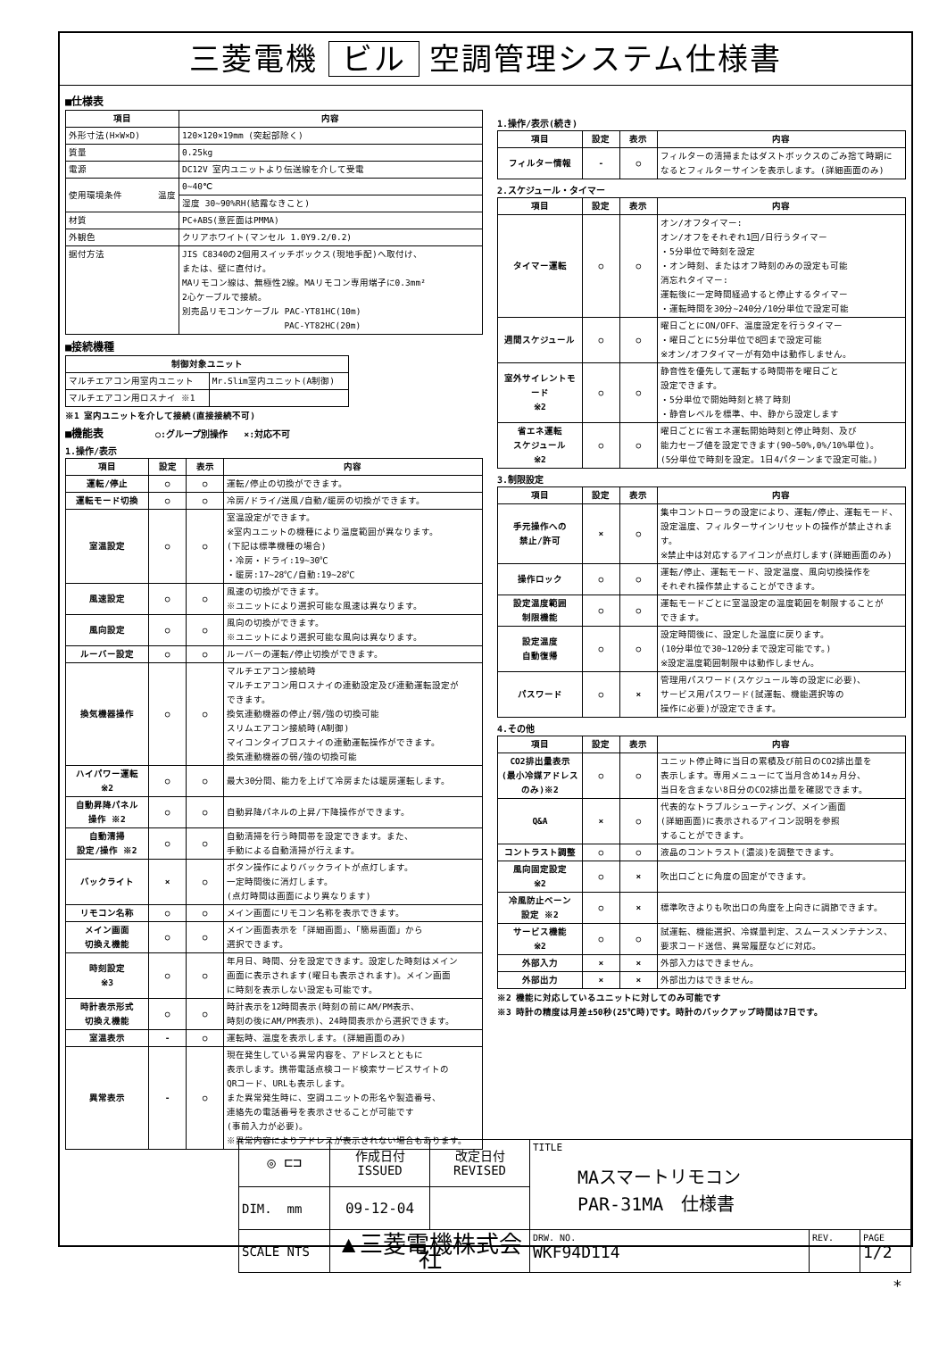三菱電機 ビル 空調管理システム仕様書
■仕様表
| 項目 | 内容 |
| --- | --- |
| 外形寸法(H×W×D) | 120×120×19mm (突起部除く) |
| 質量 | 0.25kg |
| 電源 | DC12V 室内ユニットより伝送線を介して受電 |
| 使用環境条件 温度 | 0~40℃ |
| | 湿度 30~90%RH(結露なきこと) |
| 材質 | PC+ABS(意匠面はPMMA) |
| 外観色 | クリアホワイト(マンセル 1.0Y9.2/0.2) |
| 据付方法 | JIS C8340の2個用スイッチボックス(現地手配)へ取付け、 または、壁に直付け。 MAリモコン線は、無極性2線。MAリモコン専用端子に0.3mm² 2心ケーブルで接続。 別売品リモコンケーブル PAC-YT81HC(10m) PAC-YT82HC(20m) |
■接続機種
| 制御対象ユニット | |
| --- | --- |
| マルチエアコン用室内ユニット | Mr.Slim室内ユニット(A制御) |
| マルチエアコン用ロスナイ ※1 | |
※1 室内ユニットを介して接続(直接接続不可)
■機能表 ○:グループ別操作 ×:対応不可
1.操作/表示
| 項目 | 設定 | 表示 | 内容 |
| --- | --- | --- | --- |
| 運転/停止 | ○ | ○ | 運転/停止の切換ができます。 |
| 運転モード切換 | ○ | ○ | 冷房/ドライ/送風/自動/暖房の切換ができます。 |
| 室温設定 | ○ | ○ | 室温設定ができます。 ※室内ユニットの機種により温度範囲が異なります。 (下記は標準機種の場合) ・冷房・ドライ:19~30℃ ・暖房:17~28℃/自動:19~28℃ |
| 風速設定 | ○ | ○ | 風速の切換ができます。 ※ユニットにより選択可能な風速は異なります。 |
| 風向設定 | ○ | ○ | 風向の切換ができます。 ※ユニットにより選択可能な風向は異なります。 |
| ルーバー設定 | ○ | ○ | ルーバーの運転/停止切換ができます。 |
| 換気機器操作 | ○ | ○ | マルチエアコン接続時 マルチエアコン用ロスナイの連動設定及び連動運転設定が できます。 換気連動機器の停止/弱/強の切換可能 スリムエアコン接続時(A制御) マイコンタイプロスナイの連動運転操作ができます。 換気連動機器の弱/強の切換可能 |
| ハイパワー運転 ※2 | ○ | ○ | 最大30分間、能力を上げて冷房または暖房運転します。 |
| 自動昇降パネル 操作 ※2 | ○ | ○ | 自動昇降パネルの上昇/下降操作ができます。 |
| 自動清掃 設定/操作 ※2 | ○ | ○ | 自動清掃を行う時間帯を設定できます。また、 手動による自動清掃が行えます。 |
| バックライト | × | ○ | ボタン操作によりバックライトが点灯します。 一定時間後に消灯します。 (点灯時間は画面により異なります) |
| リモコン名称 | ○ | ○ | メイン画面にリモコン名称を表示できます。 |
| メイン画面 切換え機能 | ○ | ○ | メイン画面表示を「詳細画面」、「簡易画面」から 選択できます。 |
| 時刻設定 ※3 | ○ | ○ | 年月日、時間、分を設定できます。設定した時刻はメイン 画面に表示されます(曜日も表示されます)。メイン画面 に時刻を表示しない設定も可能です。 |
| 時計表示形式 切換え機能 | ○ | ○ | 時計表示を12時間表示(時刻の前にAM/PM表示、 時刻の後にAM/PM表示)、24時間表示から選択できます。 |
| 室温表示 | - | ○ | 運転時、温度を表示します。(詳細画面のみ) |
| 異常表示 | - | ○ | 現在発生している異常内容を、アドレスとともに 表示します。携帯電話点検コード検索サービスサイトの QRコード、URLも表示します。 また異常発生時に、空調ユニットの形名や製造番号、 連絡先の電話番号を表示させることが可能です (事前入力が必要)。 ※異常内容によりアドレスが表示されない場合もあります。 |
1.操作/表示(続き)
| 項目 | 設定 | 表示 | 内容 |
| --- | --- | --- | --- |
| フィルター情報 | - | ○ | フィルターの清掃またはダストボックスのごみ捨て時期に なるとフィルターサインを表示します。(詳細画面のみ) |
2.スケジュール・タイマー
| 項目 | 設定 | 表示 | 内容 |
| --- | --- | --- | --- |
| タイマー運転 | ○ | ○ | オン/オフタイマー: オン/オフをそれぞれ1回/日行うタイマー ・5分単位で時刻を設定 ・オン時刻、またはオフ時刻のみの設定も可能 消忘れタイマー: 運転後に一定時間経過すると停止するタイマー ・運転時間を30分~240分/10分単位で設定可能 |
| 週間スケジュール | ○ | ○ | 曜日ごとにON/OFF、温度設定を行うタイマー ・曜日ごとに5分単位で8回まで設定可能 ※オン/オフタイマーが有効中は動作しません。 |
| 室外サイレントモード ※2 | ○ | ○ | 静音性を優先して運転する時間帯を曜日ごと 設定できます。 ・5分単位で開始時刻と終了時刻 ・静音レベルを標準、中、静から設定します |
| 省エネ運転 スケジュール ※2 | ○ | ○ | 曜日ごとに省エネ運転開始時刻と停止時刻、及び 能力セーブ値を設定できます(90~50%,0%/10%単位)。 (5分単位で時刻を設定。1日4パターンまで設定可能。) |
3.制限設定
| 項目 | 設定 | 表示 | 内容 |
| --- | --- | --- | --- |
| 手元操作への 禁止/許可 | × | ○ | 集中コントローラの設定により、運転/停止、運転モード、 設定温度、フィルターサインリセットの操作が禁止されます。 ※禁止中は対応するアイコンが点灯します(詳細画面のみ) |
| 操作ロック | ○ | ○ | 運転/停止、運転モード、設定温度、風向切換操作を それぞれ操作禁止することができます。 |
| 設定温度範囲 制限機能 | ○ | ○ | 運転モードごとに室温設定の温度範囲を制限することが できます。 |
| 設定温度 自動復帰 | ○ | ○ | 設定時間後に、設定した温度に戻ります。 (10分単位で30~120分まで設定可能です。) ※設定温度範囲制限中は動作しません。 |
| パスワード | ○ | × | 管理用パスワード(スケジュール等の設定に必要)、 サービス用パスワード(試運転、機能選択等の 操作に必要)が設定できます。 |
4.その他
| 項目 | 設定 | 表示 | 内容 |
| --- | --- | --- | --- |
| CO2排出量表示 (最小冷媒アドレス のみ)※2 | ○ | ○ | ユニット停止時に当日の累積及び前日のCO2排出量を 表示します。専用メニューにて当月含め14ヵ月分、 当日を含まない8日分のCO2排出量を確認できます。 |
| Q&A | × | ○ | 代表的なトラブルシューティング、メイン画面 (詳細画面)に表示されるアイコン説明を参照 することができます。 |
| コントラスト調整 | ○ | ○ | 液晶のコントラスト(濃淡)を調整できます。 |
| 風向固定設定 ※2 | ○ | × | 吹出口ごとに角度の固定ができます。 |
| 冷風防止ベーン 設定 ※2 | ○ | × | 標準吹きよりも吹出口の角度を上向きに調節できます。 |
| サービス機能 ※2 | ○ | ○ | 試運転、機能選択、冷媒量判定、スムースメンテナンス、 要求コード送信、異常履歴などに対応。 |
| 外部入力 | × | × | 外部入力はできません。 |
| 外部出力 | × | × | 外部出力はできません。 |
※2 機能に対応しているユニットに対してのみ可能です
※3 時計の精度は月差±50秒(25℃時)です。時計のバックアップ時間は7日です。
| ◎ ⊏⊐ | 作成日付 ISSUED | 改定日付 REVISED | TITLE MAスマートリモコン PAR-31MA 仕様書 | | |
| DIM. mm | 09-12-04 | | | | |
| SCALE NTS | ▲三菱電機株式会社 | | DRW. NO. WKF94D114 | REV. | PAGE 1/2 |
*